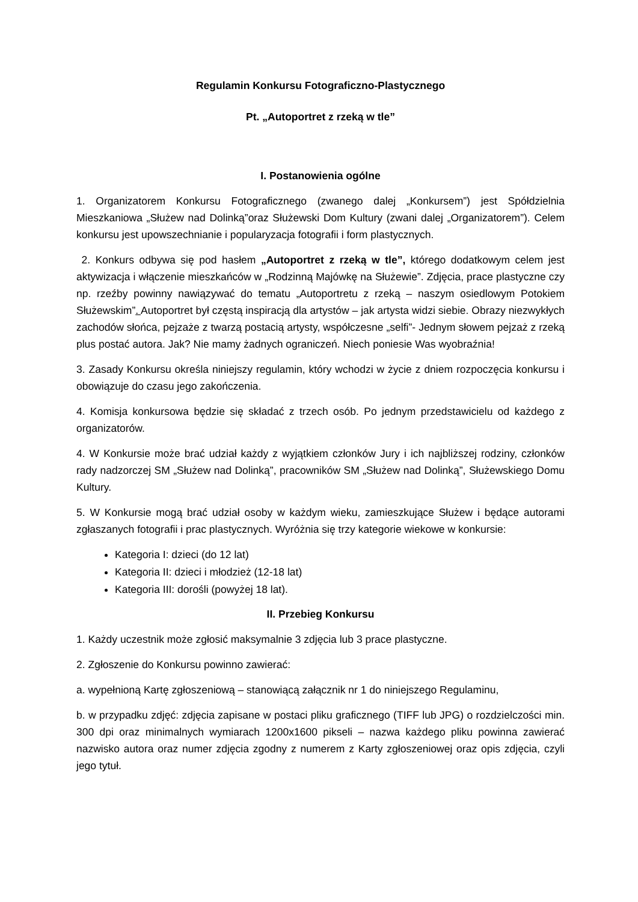Regulamin Konkursu Fotograficzno-Plastycznego
Pt. „Autoportret z rzeką w tle”
I. Postanowienia ogólne
1. Organizatorem Konkursu Fotograficznego (zwanego dalej „Konkursem”) jest Spółdzielnia Mieszkaniowa „Służew nad Dolinką”oraz Służewski Dom Kultury (zwani dalej „Organizatorem”). Celem konkursu jest upowszechnianie i popularyzacja fotografii i form plastycznych.
2. Konkurs odbywa się pod hasłem „Autoportret z rzeką w tle”, którego dodatkowym celem jest aktywizacja i włączenie mieszkańców w „Rodzinną Majówkę na Służewie”. Zdjęcia, prace plastyczne czy np. rzeźby powinny nawiązywać do tematu „Autoportretu z rzeką – naszym osiedlowym Potokiem Służewskim”. Autoportret był częstą inspiracją dla artystów – jak artysta widzi siebie. Obrazy niezwykłych zachodów słońca, pejzaże z twarzą postacią artysty, współczesne „selfi”- Jednym słowem pejzaż z rzeką plus postać autora. Jak? Nie mamy żadnych ograniczeń. Niech poniesie Was wyobraźnia!
3. Zasady Konkursu określa niniejszy regulamin, który wchodzi w życie z dniem rozpoczęcia konkursu i obowiązuje do czasu jego zakończenia.
4. Komisja konkursowa będzie się składać z trzech osób. Po jednym przedstawicielu od każdego z organizatorów.
4. W Konkursie może brać udział każdy z wyjątkiem członków Jury i ich najbliższej rodziny, członków rady nadzorczej SM „Służew nad Dolinką”, pracowników SM „Służew nad Dolinką”, Służewskiego Domu Kultury.
5. W Konkursie mogą brać udział osoby w każdym wieku, zamieszkujące Służew i będące autorami zgłaszanych fotografii i prac plastycznych. Wyróżnia się trzy kategorie wiekowe w konkursie:
Kategoria I: dzieci (do 12 lat)
Kategoria II: dzieci i młodzież (12-18 lat)
Kategoria III: dorośli (powyżej 18 lat).
II. Przebieg Konkursu
1. Każdy uczestnik może zgłosić maksymalnie 3 zdjęcia lub 3 prace plastyczne.
2. Zgłoszenie do Konkursu powinno zawierać:
a. wypełnioną Kartę zgłoszeniową – stanowiącą załącznik nr 1 do niniejszego Regulaminu,
b. w przypadku zdjęć: zdjęcia zapisane w postaci pliku graficznego (TIFF lub JPG) o rozdzielczości min. 300 dpi oraz minimalnych wymiarach 1200x1600 pikseli – nazwa każdego pliku powinna zawierać nazwisko autora oraz numer zdjęcia zgodny z numerem z Karty zgłoszeniowej oraz opis zdjęcia, czyli jego tytuł.